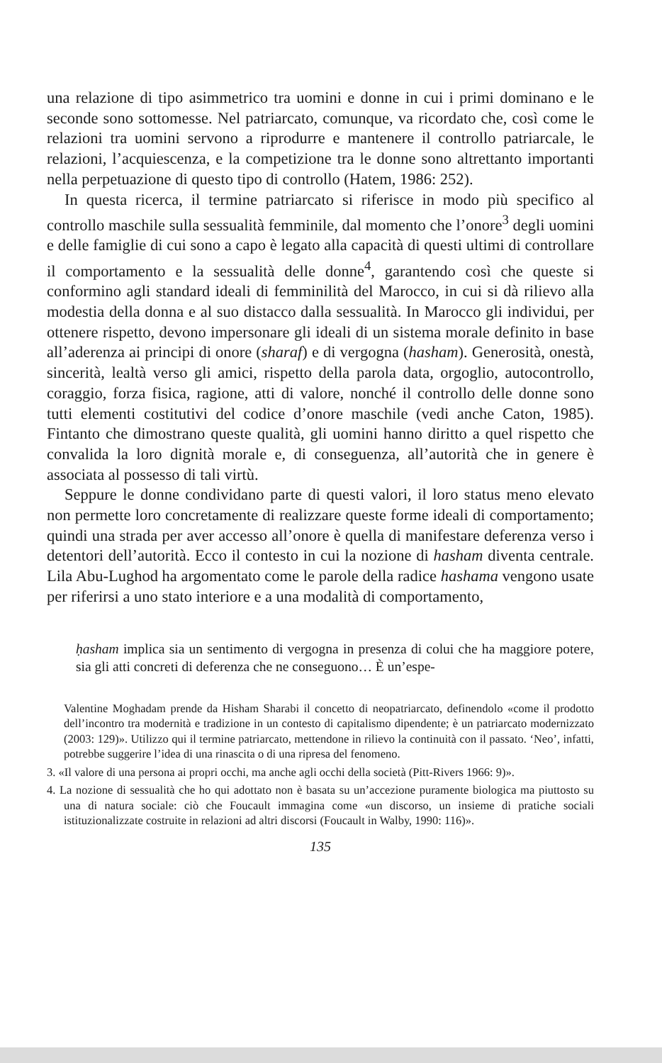una relazione di tipo asimmetrico tra uomini e donne in cui i primi dominano e le seconde sono sottomesse. Nel patriarcato, comunque, va ricordato che, così come le relazioni tra uomini servono a riprodurre e mantenere il controllo patriarcale, le relazioni, l’acquiescenza, e la competizione tra le donne sono altrettanto importanti nella perpetuazione di questo tipo di controllo (Hatem, 1986: 252).
In questa ricerca, il termine patriarcato si riferisce in modo più specifico al controllo maschile sulla sessualità femminile, dal momento che l’onore<sup>3</sup> degli uomini e delle famiglie di cui sono a capo è legato alla capacità di questi ultimi di controllare il comportamento e la sessualità delle donne<sup>4</sup>, garantendo così che queste si conformino agli standard ideali di femminilità del Marocco, in cui si dà rilievo alla modestia della donna e al suo distacco dalla sessualità. In Marocco gli individui, per ottenere rispetto, devono impersonare gli ideali di un sistema morale definito in base all’aderenza ai principi di onore (sharaf) e di vergogna (hasham). Generosità, onestà, sincerità, lealtà verso gli amici, rispetto della parola data, orgoglio, autocontrollo, coraggio, forza fisica, ragione, atti di valore, nonché il controllo delle donne sono tutti elementi costitutivi del codice d’onore maschile (vedi anche Caton, 1985). Fintanto che dimostrano queste qualità, gli uomini hanno diritto a quel rispetto che convalida la loro dignità morale e, di conseguenza, all’autorità che in genere è associata al possesso di tali virtù.
Seppure le donne condividano parte di questi valori, il loro status meno elevato non permette loro concretamente di realizzare queste forme ideali di comportamento; quindi una strada per aver accesso all’onore è quella di manifestare deferenza verso i detentori dell’autorità. Ecco il contesto in cui la nozione di hasham diventa centrale. Lila Abu-Lughod ha argomentato come le parole della radice hashama vengono usate per riferirsi a uno stato interiore e a una modalità di comportamento,
ḥasham implica sia un sentimento di vergogna in presenza di colui che ha maggiore potere, sia gli atti concreti di deferenza che ne conseguono… È un’espe-
Valentine Moghadam prende da Hisham Sharabi il concetto di neopatriarcato, definendolo «come il prodotto dell’incontro tra modernità e tradizione in un contesto di capitalismo dipendente; è un patriarcato modernizzato (2003: 129)». Utilizzo qui il termine patriarcato, mettendone in rilievo la continuità con il passato. ‘Neo’, infatti, potrebbe suggerire l’idea di una rinascita o di una ripresa del fenomeno.
3. «Il valore di una persona ai propri occhi, ma anche agli occhi della società (Pitt-Rivers 1966: 9)».
4. La nozione di sessualità che ho qui adottato non è basata su un’accezione puramente biologica ma piuttosto su una di natura sociale: ciò che Foucault immagina come «un discorso, un insieme di pratiche sociali istituzionalizzate costruite in relazioni ad altri discorsi (Foucault in Walby, 1990: 116)».
135